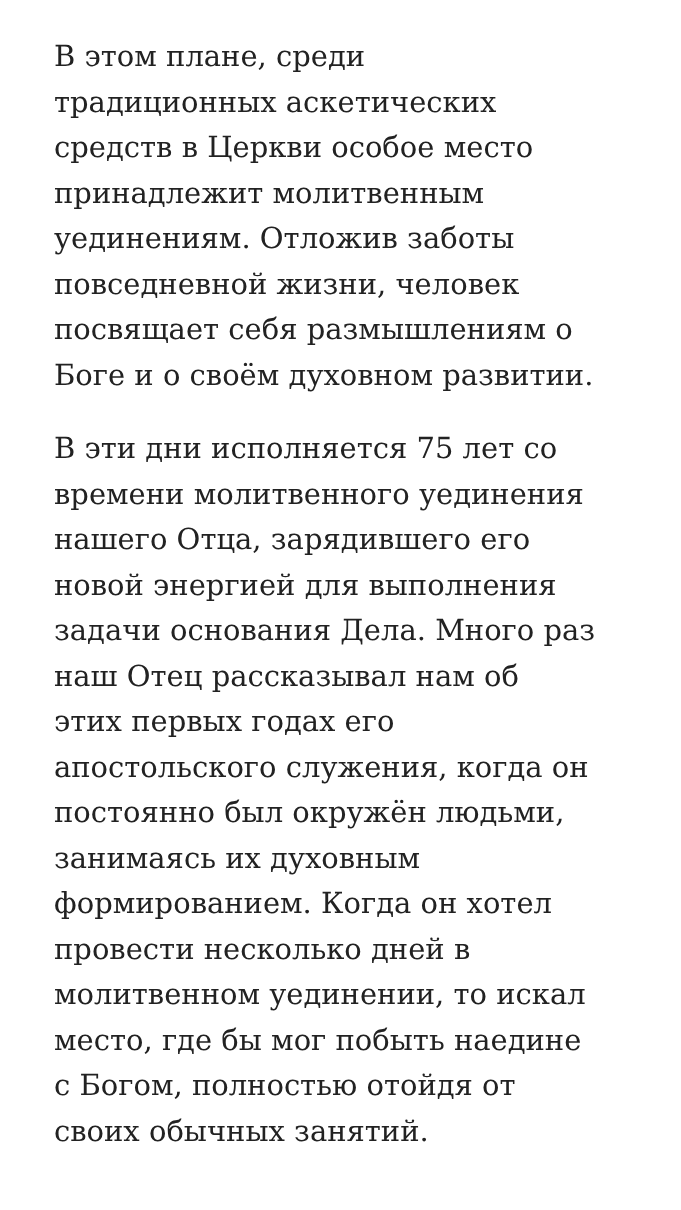В этом плане, среди
традиционных аскетических
средств в Церкви особое место
принадлежит молитвенным
уединениям. Отложив заботы
повседневной жизни, человек
посвящает себя размышлениям о
Боге и о своём духовном развитии.
В эти дни исполняется 75 лет со
времени молитвенного уединения
нашего Отца, зарядившего его
новой энергией для выполнения
задачи основания Дела. Много раз
наш Отец рассказывал нам об
этих первых годах его
апостольского служения, когда он
постоянно был окружён людьми,
занимаясь их духовным
формированием. Когда он хотел
провести несколько дней в
молитвенном уединении, то искал
место, где бы мог побыть наедине
с Богом, полностью отойдя от
своих обычных занятий.